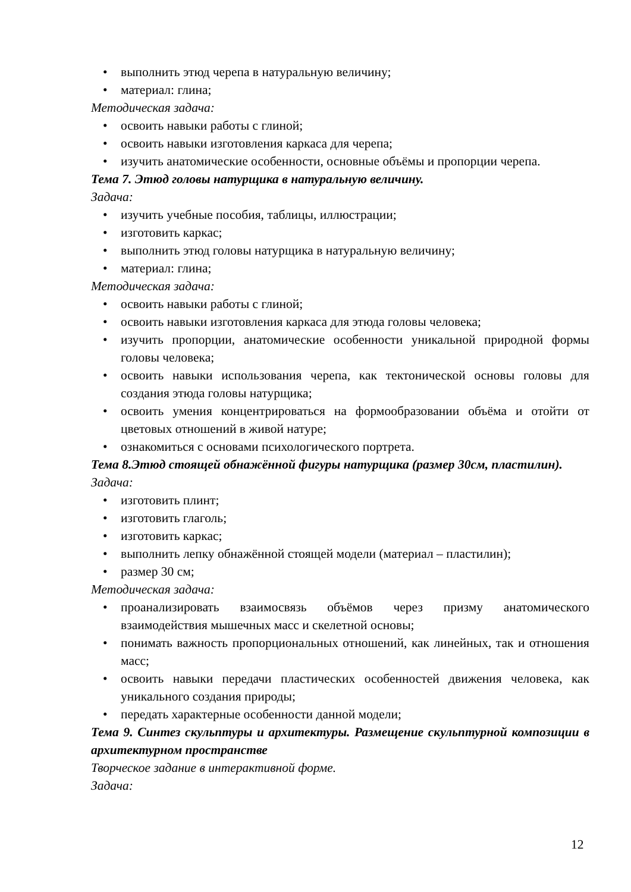• выполнить этюд черепа в натуральную величину;
• материал: глина;
Методическая задача:
• освоить навыки работы с глиной;
• освоить навыки изготовления каркаса для черепа;
• изучить анатомические особенности, основные объёмы и пропорции черепа.
Тема 7. Этюд головы натурщика в натуральную величину.
Задача:
• изучить учебные пособия, таблицы, иллюстрации;
• изготовить каркас;
• выполнить этюд головы натурщика в натуральную величину;
• материал: глина;
Методическая задача:
• освоить навыки работы с глиной;
• освоить навыки изготовления каркаса для этюда головы человека;
• изучить пропорции, анатомические особенности уникальной природной формы головы человека;
• освоить навыки использования черепа, как тектонической основы головы для создания этюда головы натурщика;
• освоить умения концентрироваться на формообразовании объёма и отойти от цветовых отношений в живой натуре;
• ознакомиться с основами психологического портрета.
Тема 8.Этюд стоящей обнажённой фигуры натурщика (размер 30см, пластилин).
Задача:
• изготовить плинт;
• изготовить глаголь;
• изготовить каркас;
• выполнить лепку обнажённой стоящей модели (материал – пластилин);
• размер 30 см;
Методическая задача:
• проанализировать взаимосвязь объёмов через призму анатомического взаимодействия мышечных масс и скелетной основы;
• понимать важность пропорциональных отношений, как линейных, так и отношения масс;
• освоить навыки передачи пластических особенностей движения человека, как уникального создания природы;
• передать характерные особенности данной модели;
Тема 9. Синтез скульптуры и архитектуры. Размещение скульптурной композиции в архитектурном пространстве
Творческое задание в интерактивной форме.
Задача:
12